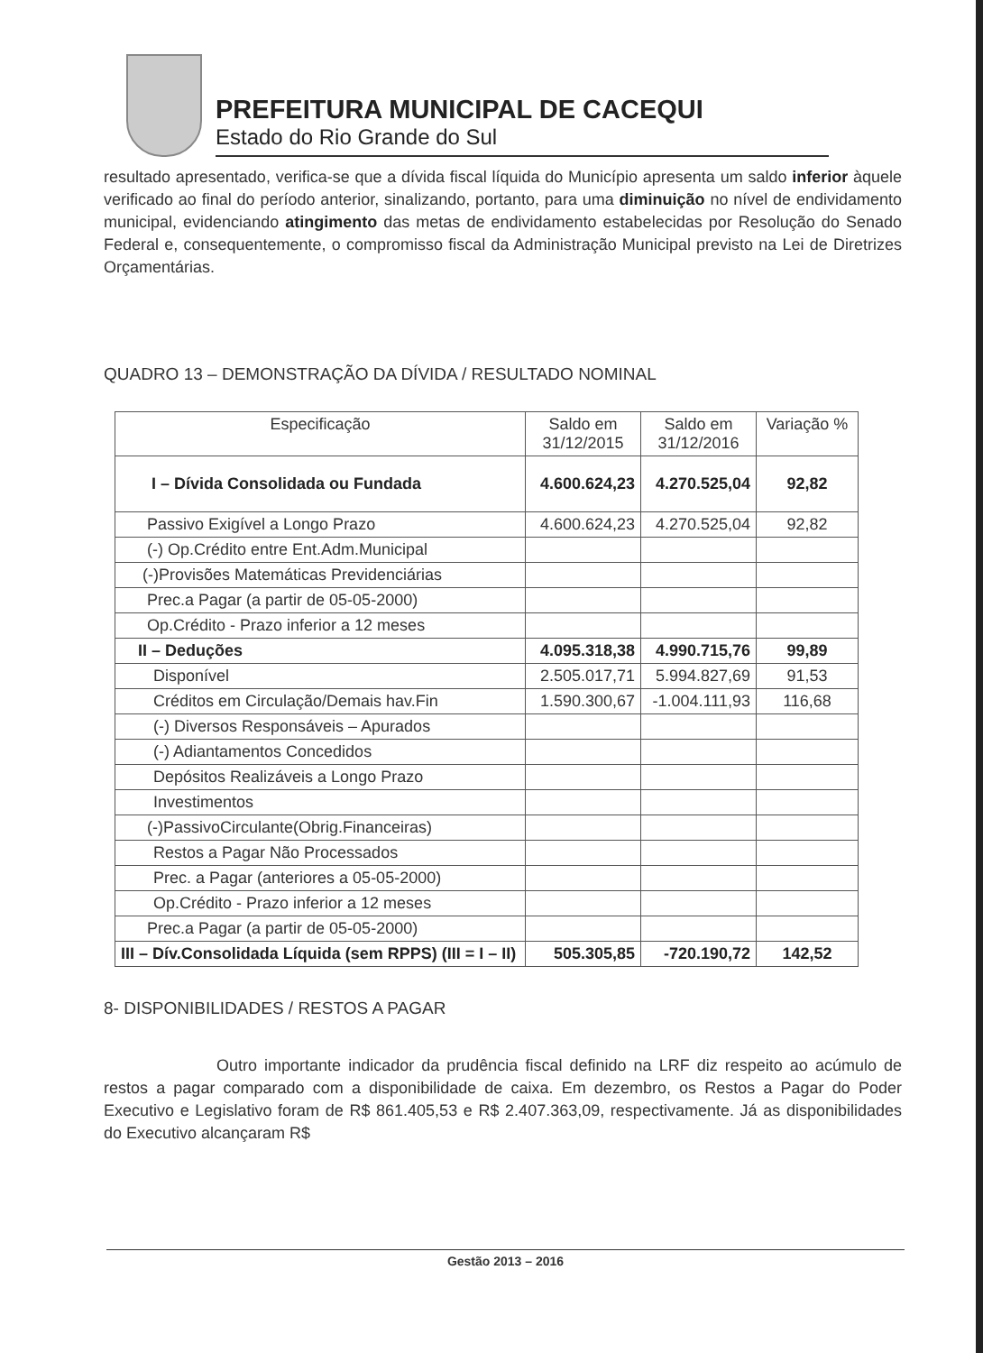PREFEITURA MUNICIPAL DE CACEQUI
Estado do Rio Grande do Sul
resultado apresentado, verifica-se que a dívida fiscal líquida do Município apresenta um saldo inferior àquele verificado ao final do período anterior, sinalizando, portanto, para uma diminuição no nível de endividamento municipal, evidenciando atingimento das metas de endividamento estabelecidas por Resolução do Senado Federal e, consequentemente, o compromisso fiscal da Administração Municipal previsto na Lei de Diretrizes Orçamentárias.
QUADRO 13 – DEMONSTRAÇÃO DA DÍVIDA / RESULTADO NOMINAL
| Especificação | Saldo em 31/12/2015 | Saldo em 31/12/2016 | Variação % |
| --- | --- | --- | --- |
| I – Dívida Consolidada ou Fundada | 4.600.624,23 | 4.270.525,04 | 92,82 |
| Passivo Exigível a Longo Prazo | 4.600.624,23 | 4.270.525,04 | 92,82 |
| (-) Op.Crédito entre Ent.Adm.Municipal | | | |
| (-)Provisões Matemáticas Previdenciárias | | | |
| Prec.a Pagar (a partir de 05-05-2000) | | | |
| Op.Crédito - Prazo inferior a 12 meses | | | |
| II – Deduções | 4.095.318,38 | 4.990.715,76 | 99,89 |
| Disponível | 2.505.017,71 | 5.994.827,69 | 91,53 |
| Créditos em Circulação/Demais hav.Fin | 1.590.300,67 | -1.004.111,93 | 116,68 |
| (-) Diversos Responsáveis – Apurados | | | |
| (-) Adiantamentos Concedidos | | | |
| Depósitos Realizáveis a Longo Prazo | | | |
| Investimentos | | | |
| (-)PassivoCirculante(Obrig.Financeiras) | | | |
| Restos a Pagar Não Processados | | | |
| Prec. a Pagar (anteriores a 05-05-2000) | | | |
| Op.Crédito - Prazo inferior a 12 meses | | | |
| Prec.a Pagar (a partir de 05-05-2000) | | | |
| III – Dív.Consolidada Líquida (sem RPPS) (III = I – II) | 505.305,85 | -720.190,72 | 142,52 |
8- DISPONIBILIDADES / RESTOS A PAGAR
Outro importante indicador da prudência fiscal definido na LRF diz respeito ao acúmulo de restos a pagar comparado com a disponibilidade de caixa. Em dezembro, os Restos a Pagar do Poder Executivo e Legislativo foram de R$ 861.405,53 e R$ 2.407.363,09, respectivamente. Já as disponibilidades do Executivo alcançaram R$
Gestão 2013 – 2016